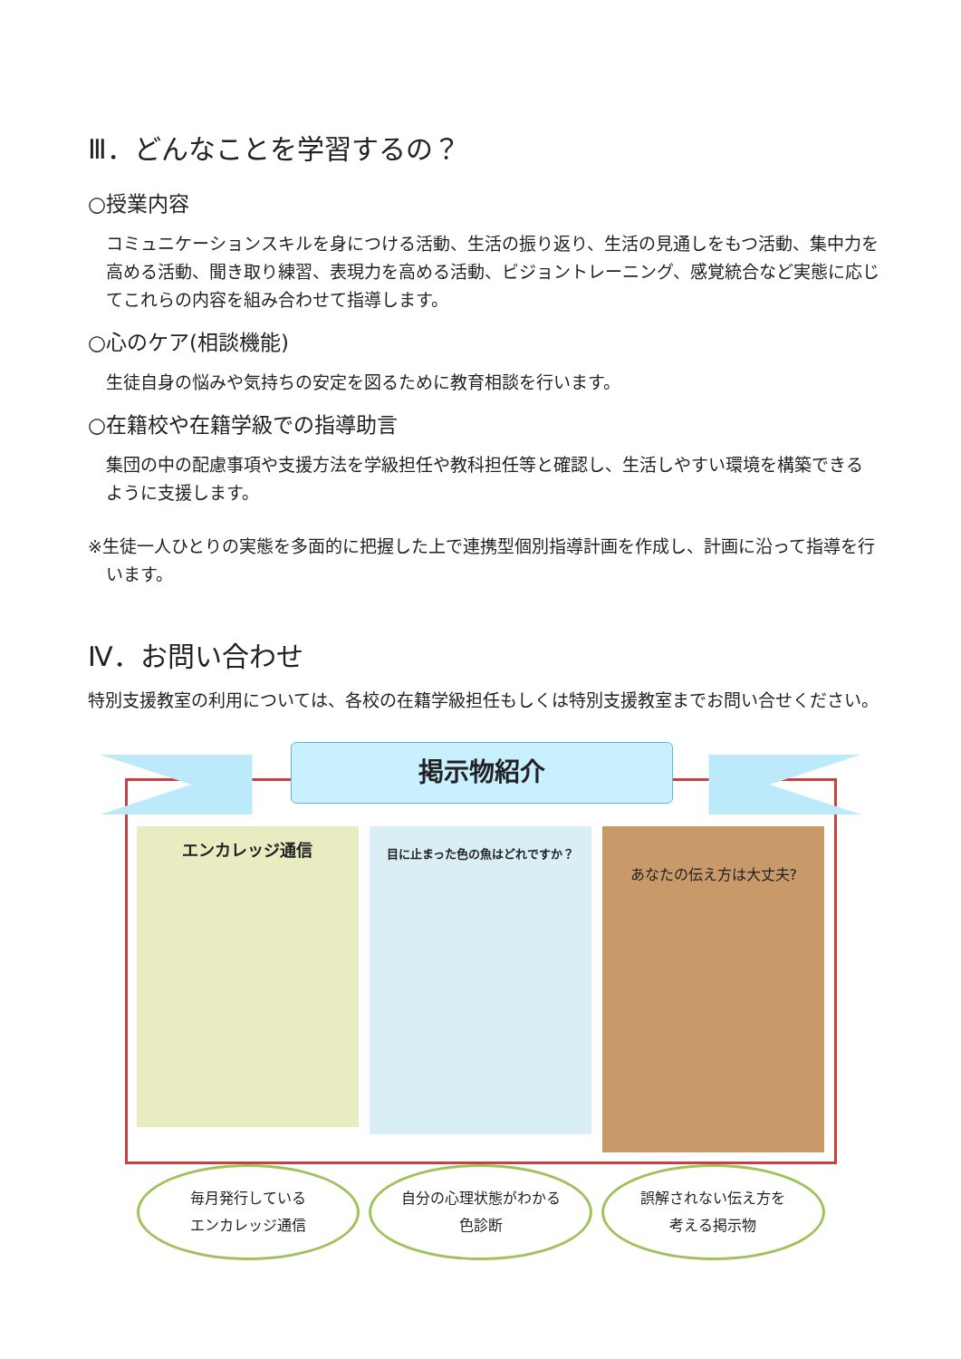Ⅲ．どんなことを学習するの？
○授業内容
コミュニケーションスキルを身につける活動、生活の振り返り、生活の見通しをもつ活動、集中力を高める活動、聞き取り練習、表現力を高める活動、ビジョントレーニング、感覚統合など実態に応じてこれらの内容を組み合わせて指導します。
○心のケア(相談機能)
生徒自身の悩みや気持ちの安定を図るために教育相談を行います。
○在籍校や在籍学級での指導助言
集団の中の配慮事項や支援方法を学級担任や教科担任等と確認し、生活しやすい環境を構築できるように支援します。
※生徒一人ひとりの実態を多面的に把握した上で連携型個別指導計画を作成し、計画に沿って指導を行います。
Ⅳ．お問い合わせ
特別支援教室の利用については、各校の在籍学級担任もしくは特別支援教室までお問い合せください。
掲示物紹介
エンカレッジ通信
目に止まった色の魚はどれですか？
あなたの伝え方は大丈夫?
毎月発行している
エンカレッジ通信
自分の心理状態がわかる
色診断
誤解されない伝え方を
考える掲示物